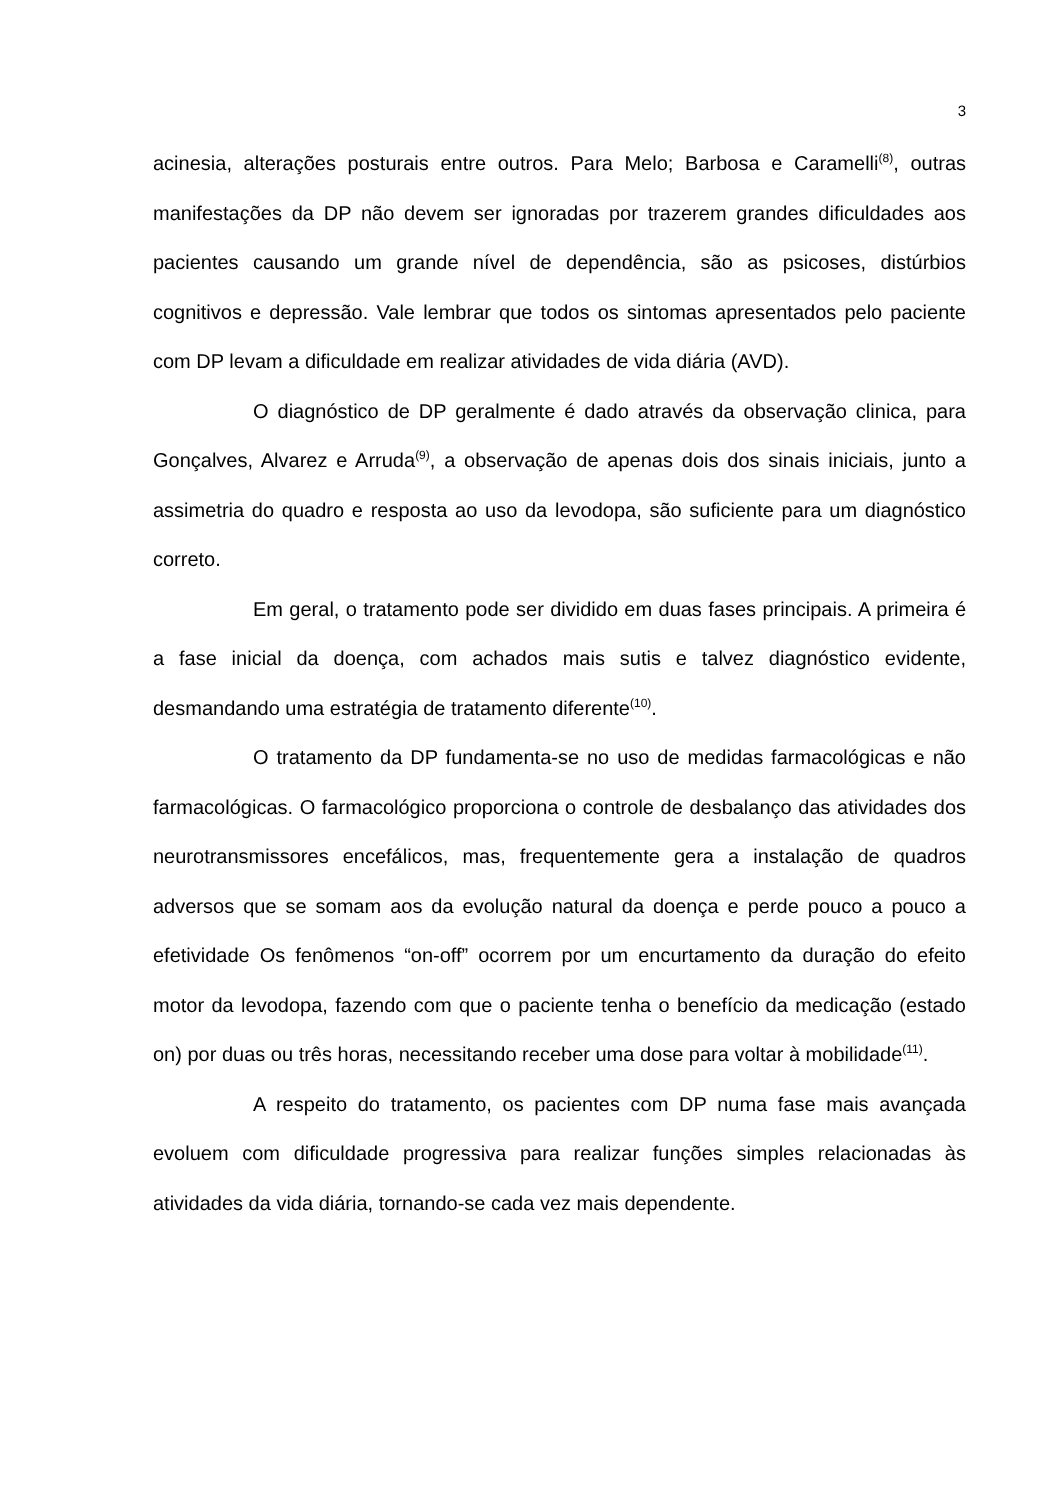3
acinesia, alterações posturais entre outros. Para Melo; Barbosa e Caramelli<sup>(8)</sup>, outras manifestações da DP não devem ser ignoradas por trazerem grandes dificuldades aos pacientes causando um grande nível de dependência, são as psicoses, distúrbios cognitivos e depressão. Vale lembrar que todos os sintomas apresentados pelo paciente com DP levam a dificuldade em realizar atividades de vida diária (AVD).
O diagnóstico de DP geralmente é dado através da observação clinica, para Gonçalves, Alvarez e Arruda<sup>(9)</sup>, a observação de apenas dois dos sinais iniciais, junto a assimetria do quadro e resposta ao uso da levodopa, são suficiente para um diagnóstico correto.
Em geral, o tratamento pode ser dividido em duas fases principais. A primeira é a fase inicial da doença, com achados mais sutis e talvez diagnóstico evidente, desmandando uma estratégia de tratamento diferente<sup>(10)</sup>.
O tratamento da DP fundamenta-se no uso de medidas farmacológicas e não farmacológicas. O farmacológico proporciona o controle de desbalanço das atividades dos neurotransmissores encefálicos, mas, frequentemente gera a instalação de quadros adversos que se somam aos da evolução natural da doença e perde pouco a pouco a efetividade Os fenômenos “on-off” ocorrem por um encurtamento da duração do efeito motor da levodopa, fazendo com que o paciente tenha o benefício da medicação (estado on) por duas ou três horas, necessitando receber uma dose para voltar à mobilidade<sup>(11)</sup>.
A respeito do tratamento, os pacientes com DP numa fase mais avançada evoluem com dificuldade progressiva para realizar funções simples relacionadas às atividades da vida diária, tornando-se cada vez mais dependente.